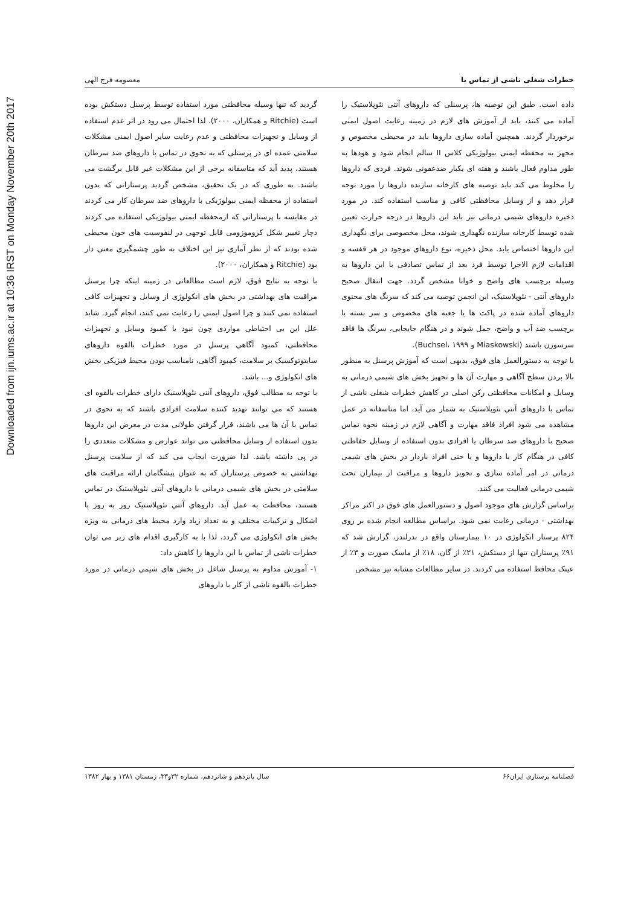Downloaded from ijn.iums.ac.ir at 10:36 IRST on Monday November 20th 2017
خطرات شغلی ناشی از تماس با معصومه فرج الهی
داده است. طبق این توصیه ها، پرسنلی که داروهای آنتی نئوپلاستیک را آماده می کنند، باید از آموزش های لازم در زمینه رعایت اصول ایمنی برخوردار گردند. همچنین آماده سازی داروها باید در محیطی مخصوص و مجهز به محفظه ایمنی بیولوژیکی کلاس II سالم انجام شود و هودها به طور مداوم فعال باشند و هفته ای یکبار ضدعفونی شوند. فردی که داروها را مخلوط می کند باید توصیه های کارخانه سازنده داروها را مورد توجه قرار دهد و از وسایل محافظتی کافی و مناسب استفاده کند. در مورد ذخیره داروهای شیمی درمانی نیز باید این داروها در درجه حرارت تعیین شده توسط کارخانه سازنده نگهداری شوند، محل مخصوصی برای نگهداری این داروها اختصاص یابد. محل ذخیره، نوع داروهای موجود در هر قفسه و اقدامات لازم الاجرا توسط فرد بعد از تماس تصادفی با این داروها به وسیله برچسب های واضح و خوانا مشخص گردد. جهت انتقال صحیح داروهای آنتی - نئوپلاستیک، این انجمن توصیه می کند که سرنگ های محتوی داروهای آماده شده در پاکت ها یا جعبه های مخصوص و سر بسته با برچسب ضد آب و واضح، حمل شوند و در هنگام جابجایی، سرنگ ها فاقد سرسوزن باشند (Miaskowski و Buchsel، ۱۹۹۹).
با توجه به دستورالعمل های فوق، بدیهی است که آموزش پرسنل به منظور بالا بردن سطح آگاهی و مهارت آن ها و تجهیز بخش های شیمی درمانی به وسایل و امکانات محافظتی رکن اصلی در کاهش خطرات شغلی ناشی از تماس با داروهای آنتی نئوپلاستیک به شمار می آید، اما متاسفانه در عمل مشاهده می شود افراد فاقد مهارت و آگاهی لازم در زمینه نحوه تماس صحیح با داروهای ضد سرطان یا افرادی بدون استفاده از وسایل حفاظتی کافی در هنگام کار با داروها و یا حتی افراد باردار در بخش های شیمی درمانی در امر آماده سازی و تجویز داروها و مراقبت از بیماران تحت شیمی درمانی فعالیت می کنند.
براساس گزارش های موجود اصول و دستورالعمل های فوق در اکثر مراکز بهداشتی - درمانی رعایت نمی شود. براساس مطالعه انجام شده بر روی ۸۲۴ پرستار انکولوژی در ۱۰ بیمارستان واقع در ندرلندز، گزارش شد که ۹۱٪ پرستاران تنها از دستکش، ۲۱٪ از گان، ۱۸٪ از ماسک صورت و ۳٪ از عینک محافظ استفاده می کردند. در سایر مطالعات مشابه نیز مشخص
گردید که تنها وسیله محافظتی مورد استفاده توسط پرسنل دستکش بوده است (Ritchie و همکاران، ۲۰۰۰). لذا احتمال می رود در اثر عدم استفاده از وسایل و تجهیزات محافظتی و عدم رعایت سایر اصول ایمنی مشکلات سلامتی عمده ای در پرسنلی که به نحوی در تماس با داروهای ضد سرطان هستند، پدید آید که متاسفانه برخی از این مشکلات غیر قابل برگشت می باشند. به طوری که در یک تحقیق، مشخص گردید پرستارانی که بدون استفاده از محفظه ایمنی بیولوژیکی با داروهای ضد سرطان کار می کردند در مقایسه با پرستارانی که ازمحفظه ایمنی بیولوژیکی استفاده می کردند دچار تغییر شکل کروموزومی قابل توجهی در لنفوسیت های خون محیطی شده بودند که از نظر آماری نیز این اختلاف به طور چشمگیری معنی دار بود (Ritchie و همکاران، ۲۰۰۰).
با توجه به نتایج فوق، لازم است مطالعاتی در زمینه اینکه چرا پرسنل مراقبت های بهداشتی در بخش های انکولوژی از وسایل و تجهیزات کافی استفاده نمی کنند و چرا اصول ایمنی را رعایت نمی کنند، انجام گیرد. شاید علل این بی احتیاطی مواردی چون نبود یا کمبود وسایل و تجهیزات محافظتی، کمبود آگاهی پرسنل در مورد خطرات بالقوه داروهای سایتوتوکسیک بر سلامت، کمبود آگاهی، نامناسب بودن محیط فیزیکی بخش های انکولوژی و... باشد.
با توجه به مطالب فوق، داروهای آنتی نئوپلاستیک دارای خطرات بالقوه ای هستند که می توانند تهدید کننده سلامت افرادی باشند که به نحوی در تماس با آن ها می باشند، قرار گرفتن طولانی مدت در معرض این داروها بدون استفاده از وسایل محافظتی می تواند عوارض و مشکلات متعددی را در پی داشته باشد. لذا ضرورت ایجاب می کند که از سلامت پرسنل بهداشتی به خصوص پرستاران که به عنوان پیشگامان ارائه مراقبت های سلامتی در بخش های شیمی درمانی با داروهای آنتی نئوپلاستیک در تماس هستند، محافظت به عمل آید. داروهای آنتی نئوپلاستیک روز به روز با اشکال و ترکیبات مختلف و به تعداد زیاد وارد محیط های درمانی به ویژه بخش های انکولوژی می گردد، لذا با به کارگیری اقدام های زیر می توان خطرات ناشی از تماس با این داروها را کاهش داد:
۱- آموزش مداوم به پرسنل شاغل در بخش های شیمی درمانی در مورد خطرات بالقوه ناشی از کار با داروهای
فصلنامه پرستاری ایران۶۶ سال پانزدهم و شانزدهم، شماره ۳۲و۳۳، زمستان ۱۳۸۱ و بهار ۱۳۸۲